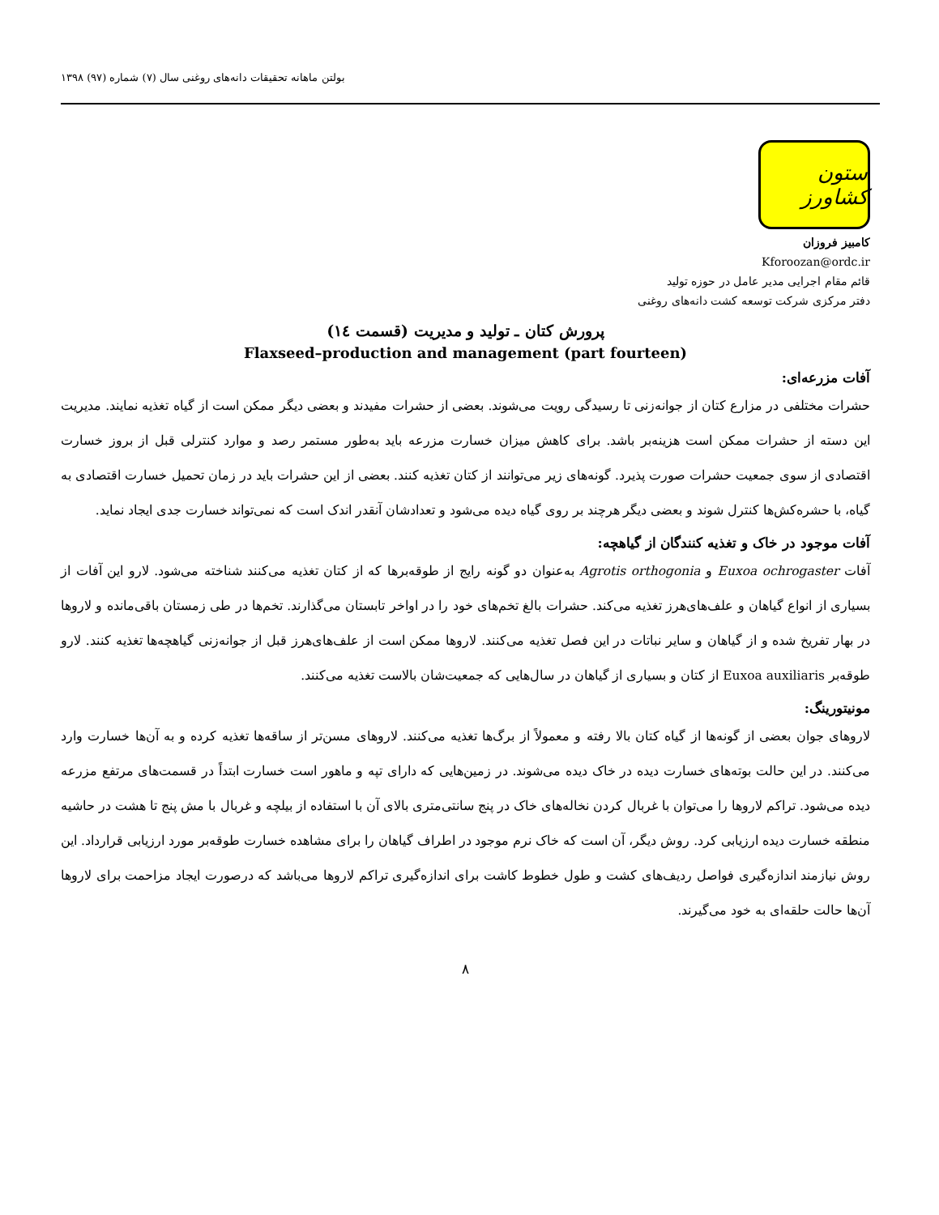بولتن ماهانه تحقیقات دانه‌های روغنی سال (۷) شماره (۹۷) ۱۳۹۸
ستون کشاورز
کامبیز فروزان
Kforoozan@ordc.ir
قائم مقام اجرایی مدیر عامل در حوزه تولید
دفتر مرکزی شرکت توسعه کشت دانه‌های روغنی
پرورش کتان ـ تولید و مدیریت (قسمت ١٤)
Flaxseed–production and management (part fourteen)
آفات مزرعه‌ای:
حشرات مختلفی در مزارع کتان از جوانه‌زنی تا رسیدگی رویت می‌شوند. بعضی از حشرات مفیدند و بعضی دیگر ممکن است از گیاه تغذیه نمایند. مدیریت این دسته از حشرات ممکن است هزینه‌بر باشد. برای کاهش میزان خسارت مزرعه باید به‌طور مستمر رصد و موارد کنترلی قبل از بروز خسارت اقتصادی از سوی جمعیت حشرات صورت پذیرد. گونه‌های زیر می‌توانند از کتان تغذیه کنند. بعضی از این حشرات باید در زمان تحمیل خسارت اقتصادی به گیاه، با حشره‌کش‌ها کنترل شوند و بعضی دیگر هرچند بر روی گیاه دیده می‌شود و تعدادشان آنقدر اندک است که نمی‌تواند خسارت جدی ایجاد نماید.
آفات موجود در خاک و تغذیه کنندگان از گیاهچه:
آفات Euxoa ochrogaster و Agrotis orthogonia به‌عنوان دو گونه رایج از طوقه‌برها که از کتان تغذیه می‌کنند شناخته می‌شود. لارو این آفات از بسیاری از انواع گیاهان و علف‌های‌هرز تغذیه می‌کند. حشرات بالغ تخم‌های خود را در اواخر تابستان می‌گذارند. تخم‌ها در طی زمستان باقی‌مانده و لاروها در بهار تفریخ شده و از گیاهان و سایر نباتات در این فصل تغذیه می‌کنند. لاروها ممکن است از علف‌های‌هرز قبل از جوانه‌زنی گیاهچه‌ها تغذیه کنند. لارو طوقه‌بر Euxoa auxiliaris از کتان و بسیاری از گیاهان در سال‌هایی که جمعیت‌شان بالاست تغذیه می‌کنند.
مونیتورینگ:
لاروهای جوان بعضی از گونه‌ها از گیاه کتان بالا رفته و معمولاً از برگ‌ها تغذیه می‌کنند. لاروهای مسن‌تر از ساقه‌ها تغذیه کرده و به آن‌ها خسارت وارد می‌کنند. در این حالت بوته‌های خسارت دیده در خاک دیده می‌شوند. در زمین‌هایی که دارای تپه و ماهور است خسارت ابتداً در قسمت‌های مرتفع مزرعه دیده می‌شود. تراکم لاروها را می‌توان با غربال کردن نخاله‌های خاک در پنج سانتی‌متری بالای آن با استفاده از بیلچه و غربال با مش پنج تا هشت در حاشیه منطقه خسارت دیده ارزیابی کرد. روش دیگر، آن است که خاک نرم موجود در اطراف گیاهان را برای مشاهده خسارت طوقه‌بر مورد ارزیابی قرارداد. این روش نیازمند اندازه‌گیری فواصل ردیف‌های کشت و طول خطوط کاشت برای اندازه‌گیری تراکم لاروها می‌باشد که درصورت ایجاد مزاحمت برای لاروها آن‌ها حالت حلقه‌ای به خود می‌گیرند.
۸